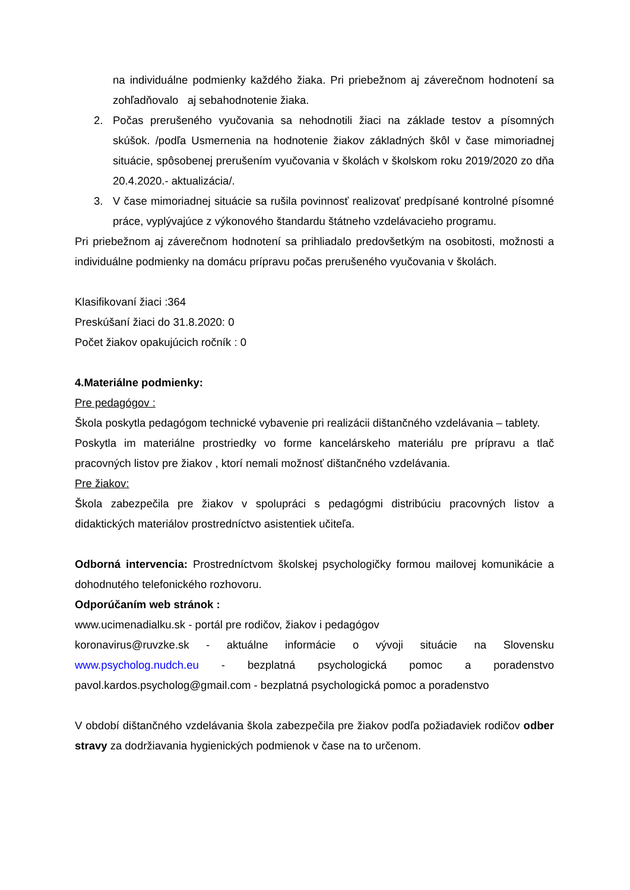na individuálne podmienky každého žiaka. Pri priebežnom aj záverečnom hodnotení sa zohľadňovalo aj sebahodnotenie žiaka.
2. Počas prerušeného vyučovania sa nehodnotili žiaci na základe testov a písomných skúšok. /podľa Usmernenia na hodnotenie žiakov základných škôl v čase mimoriadnej situácie, spôsobenej prerušením vyučovania v školách v školskom roku 2019/2020 zo dňa 20.4.2020.- aktualizácia/.
3. V čase mimoriadnej situácie sa rušila povinnosť realizovať predpísané kontrolné písomné práce, vyplývajúce z výkonového štandardu štátneho vzdelávacieho programu.
Pri priebežnom aj záverečnom hodnotení sa prihliadalo predovšetkým na osobitosti, možnosti a individuálne podmienky na domácu prípravu počas prerušeného vyučovania v školách.
Klasifikovaní žiaci :364
Preskúšaní žiaci do 31.8.2020: 0
Počet žiakov opakujúcich ročník : 0
4.Materiálne podmienky:
Pre pedagógov :
Škola poskytla pedagógom technické vybavenie pri realizácii dištančného vzdelávania – tablety.
Poskytla im materiálne prostriedky vo forme kancelárskeho materiálu pre prípravu a tlač pracovných listov pre žiakov , ktorí nemali možnosť dištančného vzdelávania.
Pre žiakov:
Škola zabezpečila pre žiakov v spolupráci s pedagógmi distribúciu pracovných listov a didaktických materiálov prostredníctvo asistentiek učiteľa.
Odborná intervencia: Prostredníctvom školskej psychologičky formou mailovej komunikácie a dohodnutého telefonického rozhovoru.
Odporúčaním web stránok :
www.ucimenadialku.sk - portál pre rodičov, žiakov i pedagógov
koronavirus@ruvzke.sk - aktuálne informácie o vývoji situácie na Slovensku
www.psycholog.nudch.eu - bezplatná psychologická pomoc a poradenstvo
pavol.kardos.psycholog@gmail.com - bezplatná psychologická pomoc a poradenstvo
V období dištančného vzdelávania škola zabezpečila pre žiakov podľa požiadaviek rodičov odber stravy za dodržiavania hygienických podmienok v čase na to určenom.